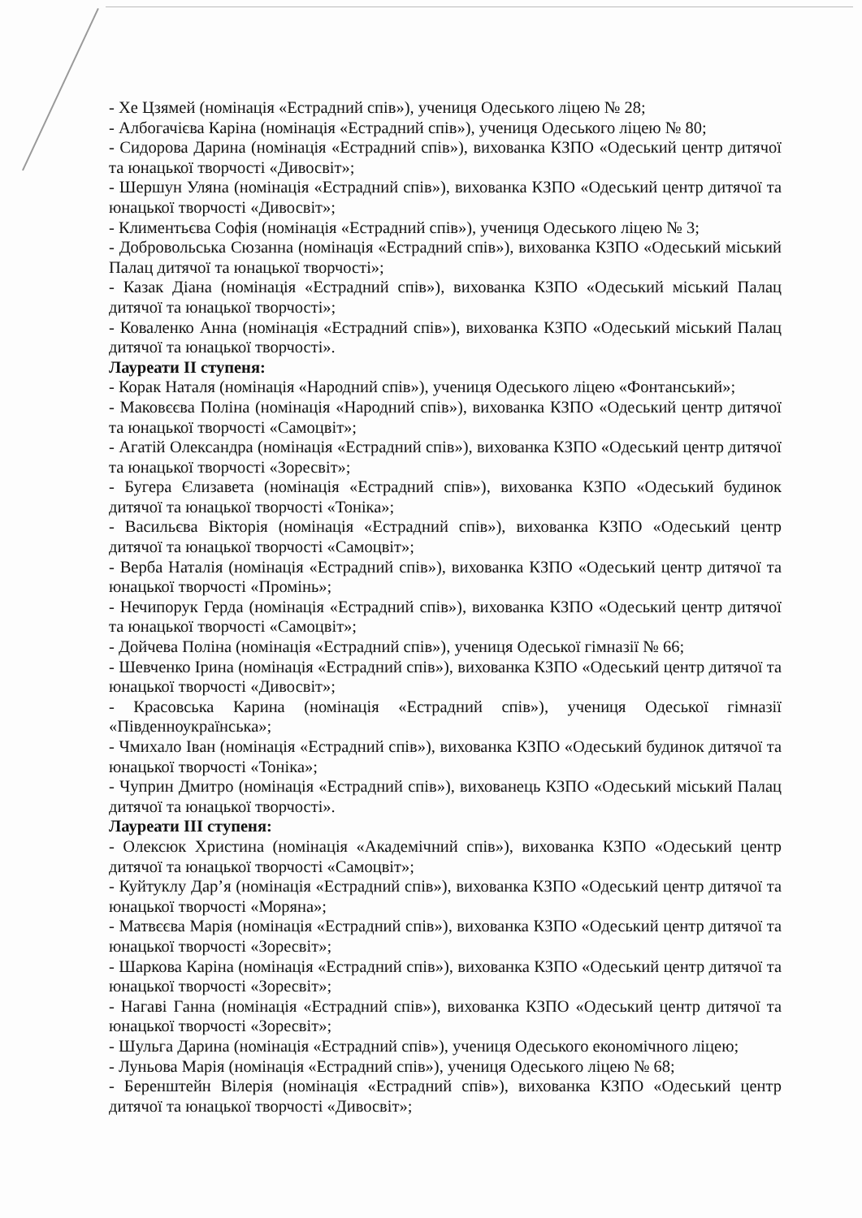- Хе Цзямей (номінація «Естрадний спів»), учениця Одеського ліцею № 28;
- Албогачієва Каріна (номінація «Естрадний спів»), учениця Одеського ліцею № 80;
- Сидорова Дарина (номінація «Естрадний спів»), вихованка КЗПО «Одеський центр дитячої та юнацької творчості «Дивосвіт»;
- Шершун Уляна (номінація «Естрадний спів»), вихованка КЗПО «Одеський центр дитячої та юнацької творчості «Дивосвіт»;
- Климентьєва Софія (номінація «Естрадний спів»), учениця Одеського ліцею № 3;
- Добровольська Сюзанна (номінація «Естрадний спів»), вихованка КЗПО «Одеський міський Палац дитячої та юнацької творчості»;
- Казак Діана (номінація «Естрадний спів»), вихованка КЗПО «Одеський міський Палац дитячої та юнацької творчості»;
- Коваленко Анна (номінація «Естрадний спів»), вихованка КЗПО «Одеський міський Палац дитячої та юнацької творчості».
Лауреати ІІ ступеня:
- Корак Наталя (номінація «Народний спів»), учениця Одеського ліцею «Фонтанський»;
- Маковєєва Поліна (номінація «Народний спів»), вихованка КЗПО «Одеський центр дитячої та юнацької творчості «Самоцвіт»;
- Агатій Олександра (номінація «Естрадний спів»), вихованка КЗПО «Одеський центр дитячої та юнацької творчості «Зоресвіт»;
- Бугера Єлизавета (номінація «Естрадний спів»), вихованка КЗПО «Одеський будинок дитячої та юнацької творчості «Тоніка»;
- Васильєва Вікторія (номінація «Естрадний спів»), вихованка КЗПО «Одеський центр дитячої та юнацької творчості «Самоцвіт»;
- Верба Наталія (номінація «Естрадний спів»), вихованка КЗПО «Одеський центр дитячої та юнацької творчості «Промінь»;
- Нечипорук Герда (номінація «Естрадний спів»), вихованка КЗПО «Одеський центр дитячої та юнацької творчості «Самоцвіт»;
- Дойчева Поліна (номінація «Естрадний спів»), учениця Одеської гімназії № 66;
- Шевченко Ірина (номінація «Естрадний спів»), вихованка КЗПО «Одеський центр дитячої та юнацької творчості «Дивосвіт»;
- Красовська Карина (номінація «Естрадний спів»), учениця Одеської гімназії «Південноукраїнська»;
- Чмихало Іван (номінація «Естрадний спів»), вихованка КЗПО «Одеський будинок дитячої та юнацької творчості «Тоніка»;
- Чуприн Дмитро (номінація «Естрадний спів»), вихованець КЗПО «Одеський міський Палац дитячої та юнацької творчості».
Лауреати ІІІ ступеня:
- Олексюк Христина (номінація «Академічний спів»), вихованка КЗПО «Одеський центр дитячої та юнацької творчості «Самоцвіт»;
- Куйтуклу Дар’я (номінація «Естрадний спів»), вихованка КЗПО «Одеський центр дитячої та юнацької творчості «Моряна»;
- Матвєєва Марія (номінація «Естрадний спів»), вихованка КЗПО «Одеський центр дитячої та юнацької творчості «Зоресвіт»;
- Шаркова Каріна (номінація «Естрадний спів»), вихованка КЗПО «Одеський центр дитячої та юнацької творчості «Зоресвіт»;
- Нагаві Ганна (номінація «Естрадний спів»), вихованка КЗПО «Одеський центр дитячої та юнацької творчості «Зоресвіт»;
- Шульга Дарина (номінація «Естрадний спів»), учениця Одеського економічного ліцею;
- Луньова Марія (номінація «Естрадний спів»), учениця Одеського ліцею № 68;
- Беренштейн Вілерія (номінація «Естрадний спів»), вихованка КЗПО «Одеський центр дитячої та юнацької творчості «Дивосвіт»;